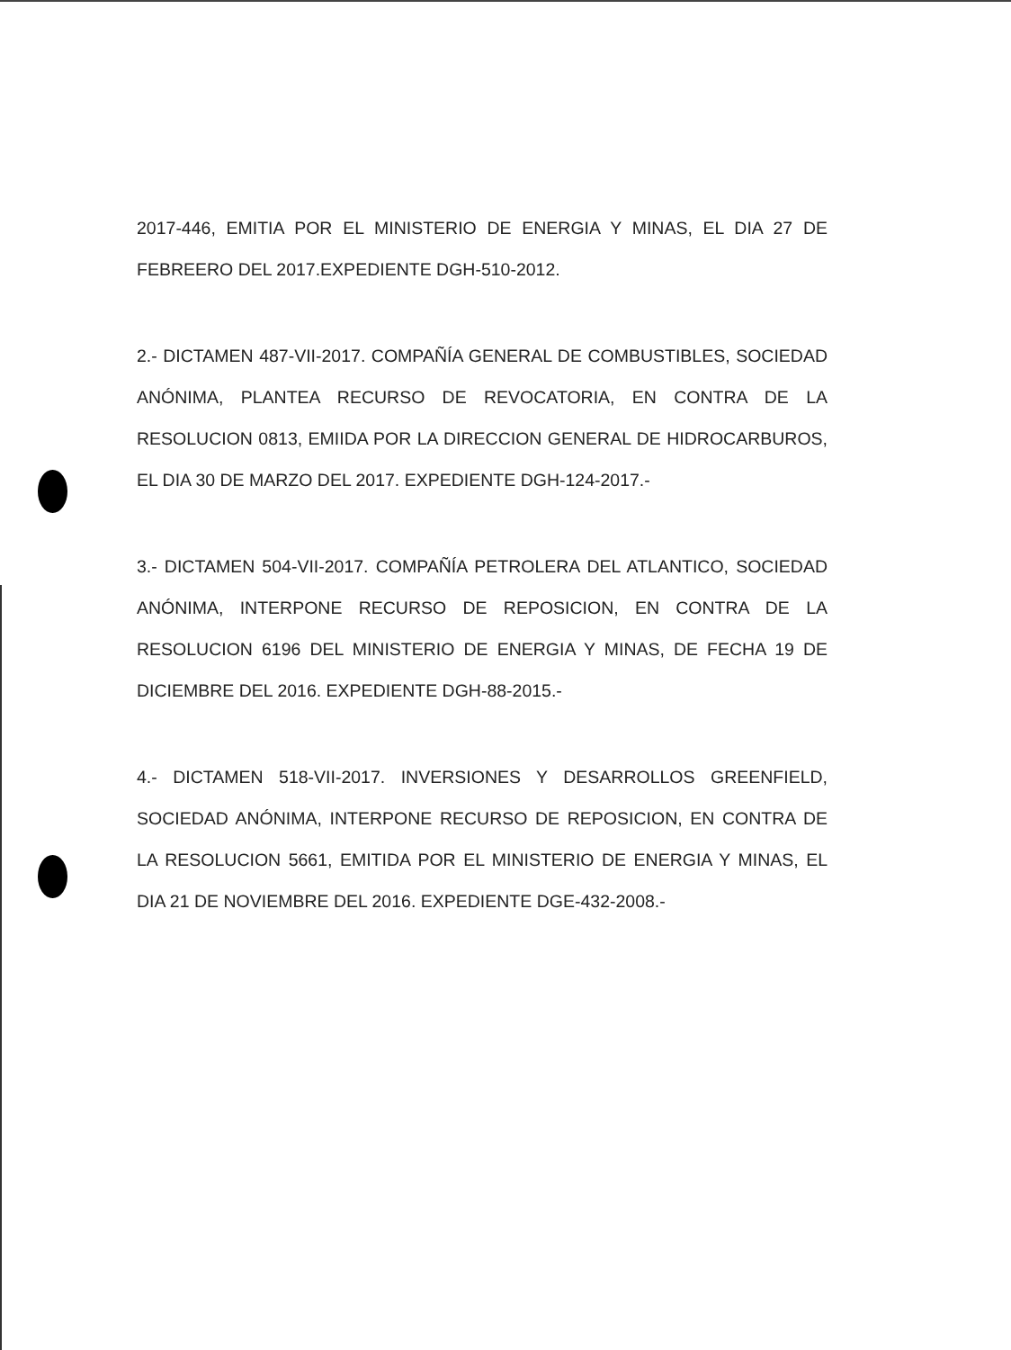2017-446, EMITIA POR EL MINISTERIO DE ENERGIA Y MINAS, EL DIA 27 DE FEBREERO DEL 2017.EXPEDIENTE DGH-510-2012.
2.- DICTAMEN 487-VII-2017. COMPAÑÍA GENERAL DE COMBUSTIBLES, SOCIEDAD ANÓNIMA, PLANTEA RECURSO DE REVOCATORIA, EN CONTRA DE LA RESOLUCION 0813, EMIIDA POR LA DIRECCION GENERAL DE HIDROCARBUROS, EL DIA 30 DE MARZO DEL 2017. EXPEDIENTE DGH-124-2017.-
3.- DICTAMEN 504-VII-2017. COMPAÑÍA PETROLERA DEL ATLANTICO, SOCIEDAD ANÓNIMA, INTERPONE RECURSO DE REPOSICION, EN CONTRA DE LA RESOLUCION 6196 DEL MINISTERIO DE ENERGIA Y MINAS, DE FECHA 19 DE DICIEMBRE DEL 2016. EXPEDIENTE DGH-88-2015.-
4.- DICTAMEN 518-VII-2017. INVERSIONES Y DESARROLLOS GREENFIELD, SOCIEDAD ANÓNIMA, INTERPONE RECURSO DE REPOSICION, EN CONTRA DE LA RESOLUCION 5661, EMITIDA POR EL MINISTERIO DE ENERGIA Y MINAS, EL DIA 21 DE NOVIEMBRE DEL 2016. EXPEDIENTE DGE-432-2008.-